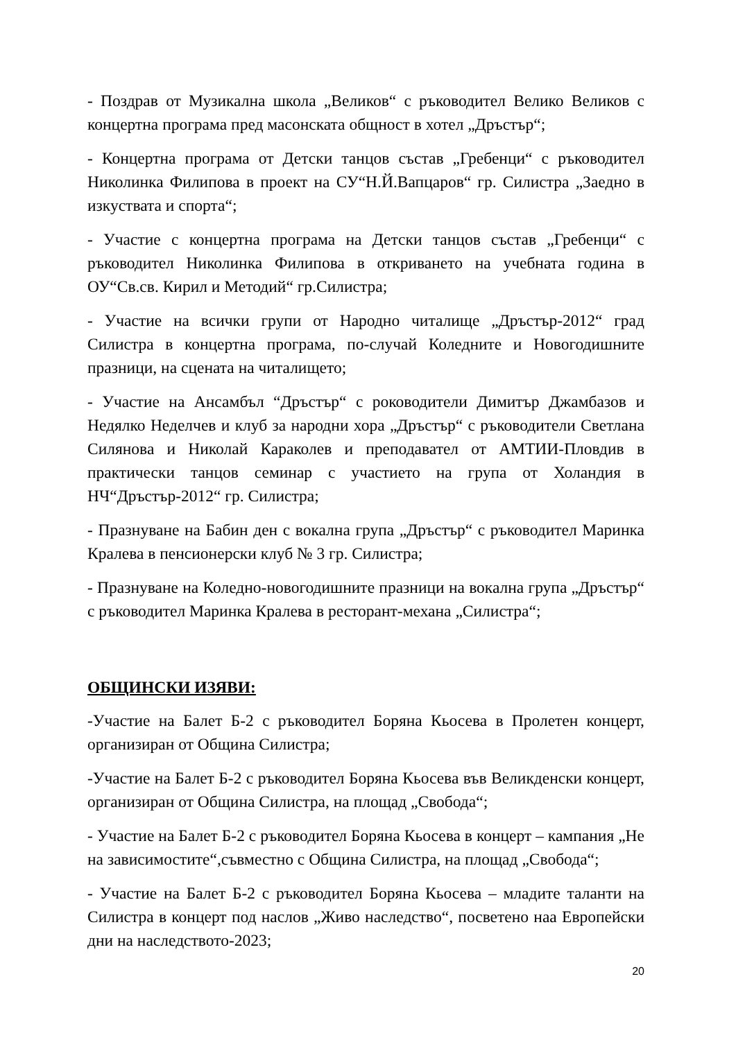- Поздрав от Музикална школа „Великов“ с ръководител Велико Великов с концертна програма пред масонската общност в хотел „Дръстър“;
- Концертна програма от Детски танцов състав „Гребенци“ с ръководител Николинка Филипова в проект на СУ“Н.Й.Вапцаров“ гр. Силистра „Заедно в изкуствата и спорта“;
- Участие с концертна програма на Детски танцов състав „Гребенци“ с ръководител Николинка Филипова в откриването на учебната година в ОУ“Св.св. Кирил и Методий“ гр.Силистра;
- Участие на всички групи от Народно читалище „Дръстър-2012“ град Силистра в концертна програма, по-случай Коледните и Новогодишните празници, на сцената на читалището;
- Участие на Ансамбъл “Дръстър“ с роководители Димитър Джамбазов и Недялко Неделчев и клуб за народни хора „Дръстър“ с ръководители Светлана Силянова и Николай Караколев и преподавател от АМТИИ-Пловдив в практически танцов семинар с участието на група от Холандия в НЧ“Дръстър-2012“ гр. Силистра;
- Празнуване на Бабин ден с вокална група „Дръстър“ с ръководител Маринка Кралева в пенсионерски клуб № 3 гр. Силистра;
- Празнуване на Коледно-новогодишните празници на вокална група „Дръстър“ с ръководител Маринка Кралева в ресторант-механа „Силистра“;
ОБЩИНСКИ ИЗЯВИ:
-Участие на Балет Б-2 с ръководител Боряна Кьосева в Пролетен концерт, организиран от Община Силистра;
-Участие на Балет Б-2 с ръководител Боряна Кьосева във Великденски концерт, организиран от Община Силистра, на площад „Свобода“;
- Участие на Балет Б-2 с ръководител Боряна Кьосева в концерт – кампания „Не на зависимостите“,съвместно с Община Силистра, на площад „Свобода“;
- Участие на Балет Б-2 с ръководител Боряна Кьосева – младите таланти на Силистра в концерт под наслов „Живо наследство“, посветено наа Европейски дни на наследството-2023;
20